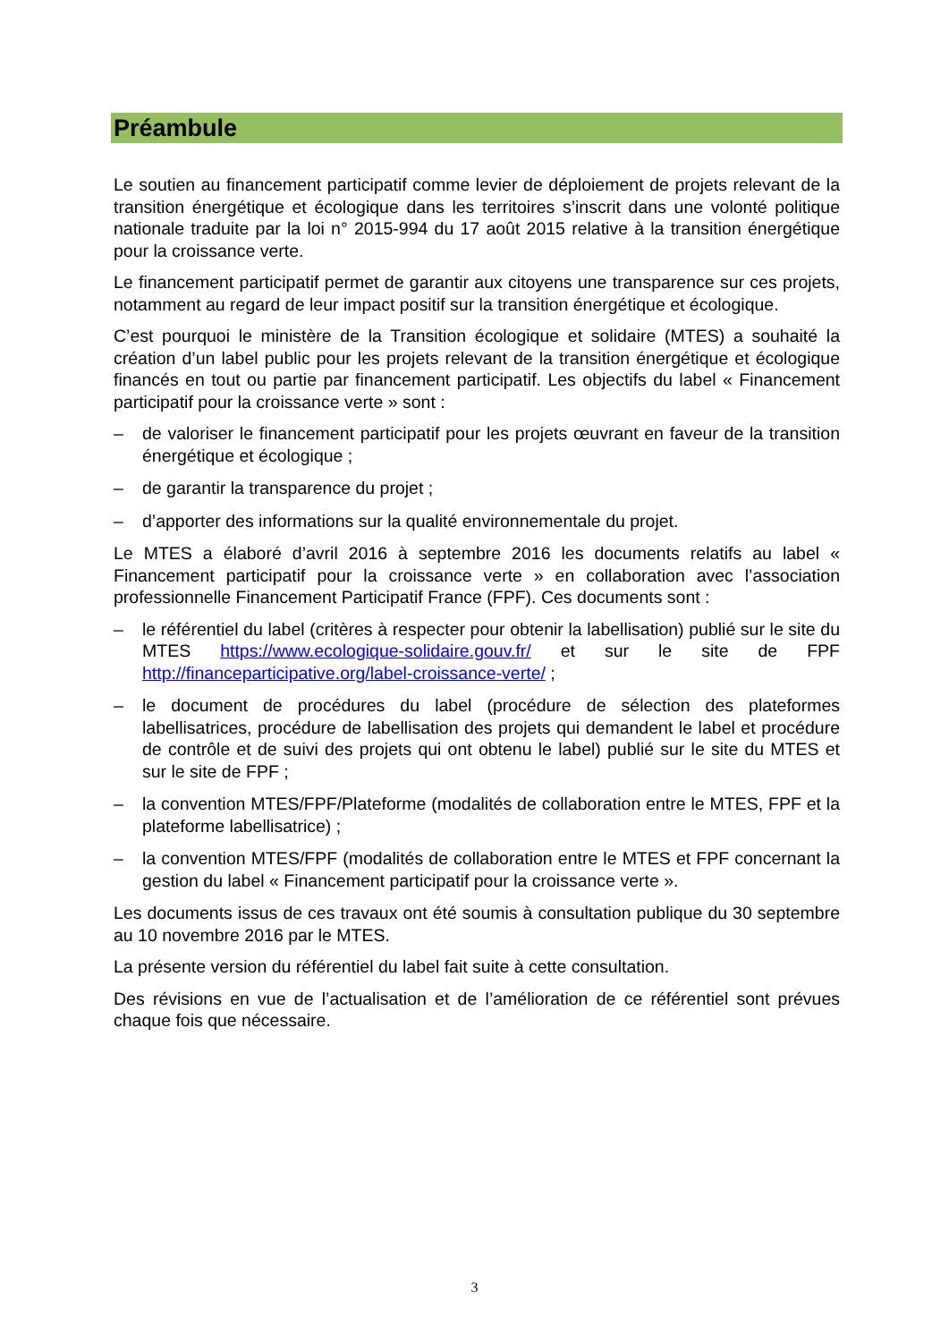Préambule
Le soutien au financement participatif comme levier de déploiement de projets relevant de la transition énergétique et écologique dans les territoires s’inscrit dans une volonté politique nationale traduite par la loi n° 2015-994 du 17 août 2015 relative à la transition énergétique pour la croissance verte.
Le financement participatif permet de garantir aux citoyens une transparence sur ces projets, notamment au regard de leur impact positif sur la transition énergétique et écologique.
C’est pourquoi le ministère de la Transition écologique et solidaire (MTES) a souhaité la création d’un label public pour les projets relevant de la transition énergétique et écologique financés en tout ou partie par financement participatif. Les objectifs du label « Financement participatif pour la croissance verte » sont :
– de valoriser le financement participatif pour les projets œuvrant en faveur de la transition énergétique et écologique ;
– de garantir la transparence du projet ;
– d’apporter des informations sur la qualité environnementale du projet.
Le MTES a élaboré d’avril 2016 à septembre 2016 les documents relatifs au label « Financement participatif pour la croissance verte » en collaboration avec l’association professionnelle Financement Participatif France (FPF). Ces documents sont :
– le référentiel du label (critères à respecter pour obtenir la labellisation) publié sur le site du MTES https://www.ecologique-solidaire.gouv.fr/ et sur le site de FPF http://financeparticipative.org/label-croissance-verte/ ;
– le document de procédures du label (procédure de sélection des plateformes labellisatrices, procédure de labellisation des projets qui demandent le label et procédure de contrôle et de suivi des projets qui ont obtenu le label) publié sur le site du MTES et sur le site de FPF ;
– la convention MTES/FPF/Plateforme (modalités de collaboration entre le MTES, FPF et la plateforme labellisatrice) ;
– la convention MTES/FPF (modalités de collaboration entre le MTES et FPF concernant la gestion du label « Financement participatif pour la croissance verte ».
Les documents issus de ces travaux ont été soumis à consultation publique du 30 septembre au 10 novembre 2016 par le MTES.
La présente version du référentiel du label fait suite à cette consultation.
Des révisions en vue de l’actualisation et de l’amélioration de ce référentiel sont prévues chaque fois que nécessaire.
3